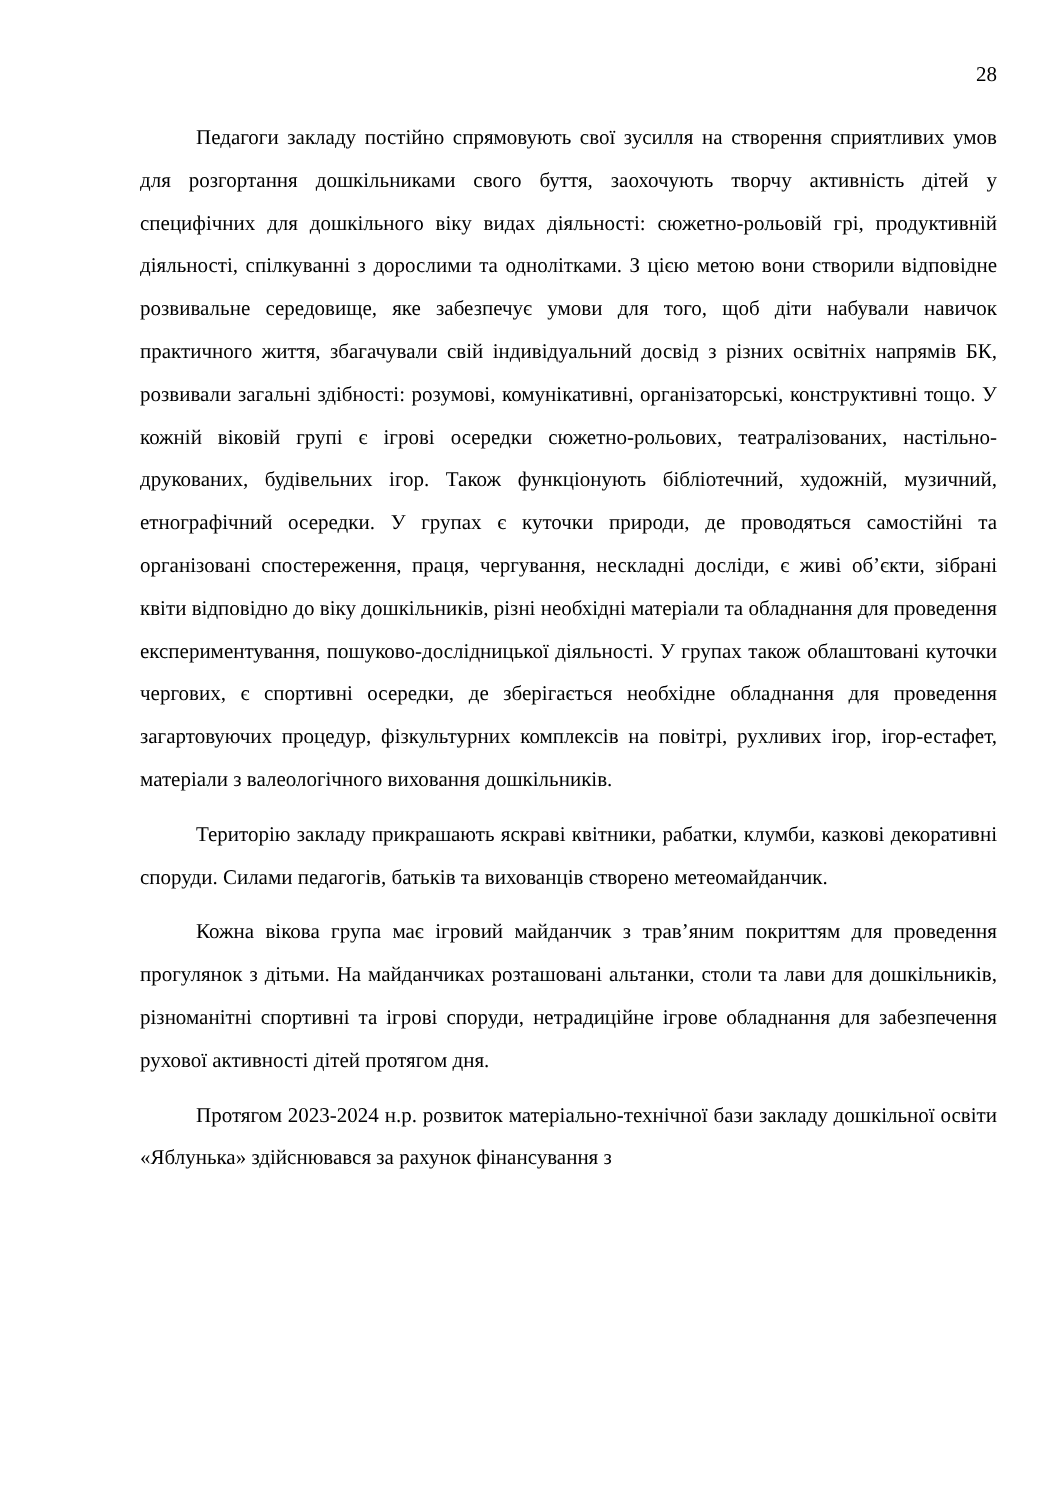28
Педагоги закладу постійно спрямовують свої зусилля на створення сприятливих умов для розгортання дошкільниками свого буття, заохочують творчу активність дітей у специфічних для дошкільного віку видах діяльності: сюжетно-рольовій грі, продуктивній діяльності, спілкуванні з дорослими та однолітками. З цією метою вони створили відповідне розвивальне середовище, яке забезпечує умови для того, щоб діти набували навичок практичного життя, збагачували свій індивідуальний досвід з різних освітніх напрямів БК, розвивали загальні здібності: розумові, комунікативні, організаторські, конструктивні тощо. У кожній віковій групі є ігрові осередки сюжетно-рольових, театралізованих, настільно-друкованих, будівельних ігор. Також функціонують бібліотечний, художній, музичний, етнографічний осередки. У групах є куточки природи, де проводяться самостійні та організовані спостереження, праця, чергування, нескладні досліди, є живі об’єкти, зібрані квіти відповідно до віку дошкільників, різні необхідні матеріали та обладнання для проведення експериментування, пошуково-дослідницької діяльності. У групах також облаштовані куточки чергових, є спортивні осередки, де зберігається необхідне обладнання для проведення загартовуючих процедур, фізкультурних комплексів на повітрі, рухливих ігор, ігор-естафет, матеріали з валеологічного виховання дошкільників.
Територію закладу прикрашають яскраві квітники, рабатки, клумби, казкові декоративні споруди. Силами педагогів, батьків та вихованців створено метеомайданчик.
Кожна вікова група має ігровий майданчик з трав’яним покриттям для проведення прогулянок з дітьми. На майданчиках розташовані альтанки, столи та лави для дошкільників, різноманітні спортивні та ігрові споруди, нетрадиційне ігрове обладнання для забезпечення рухової активності дітей протягом дня.
Протягом 2023-2024 н.р. розвиток матеріально-технічної бази закладу дошкільної освіти «Яблунька» здійснювався за рахунок фінансування з